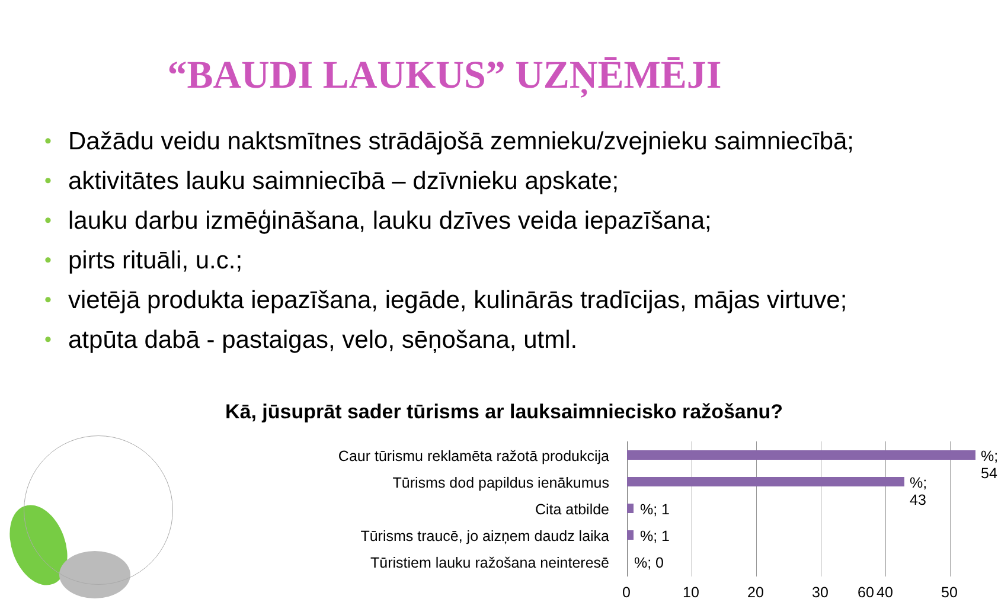“BAUDI LAUKUS” UZŅĒMĒJI
• Dažādu veidu naktsmītnes strādājošā zemnieku/zvejnieku saimniecībā;
• aktivitātes lauku saimniecībā – dzīvnieku apskate;
• lauku darbu izmēģināšana, lauku dzīves veida iepazīšana;
• pirts rituāli, u.c.;
• vietējā produkta iepazīšana, iegāde, kulinārās tradīcijas, mājas virtuve;
• atpūta dabā - pastaigas, velo, sēņošana, utml.
Kā, jūsuprāt sader tūrisms ar lauksaimniecisko ražošanu?
Caur tūrismu reklamēta ražotā produkcija
%; 54
Tūrisms dod papildus ienākumus %; 43
Cita atbilde %; 1
Tūrisms traucē, jo aizņem daudz laika
%; 1
Tūristiem lauku ražošana neinteresē%; 0
0 10 20 30 40 50
60